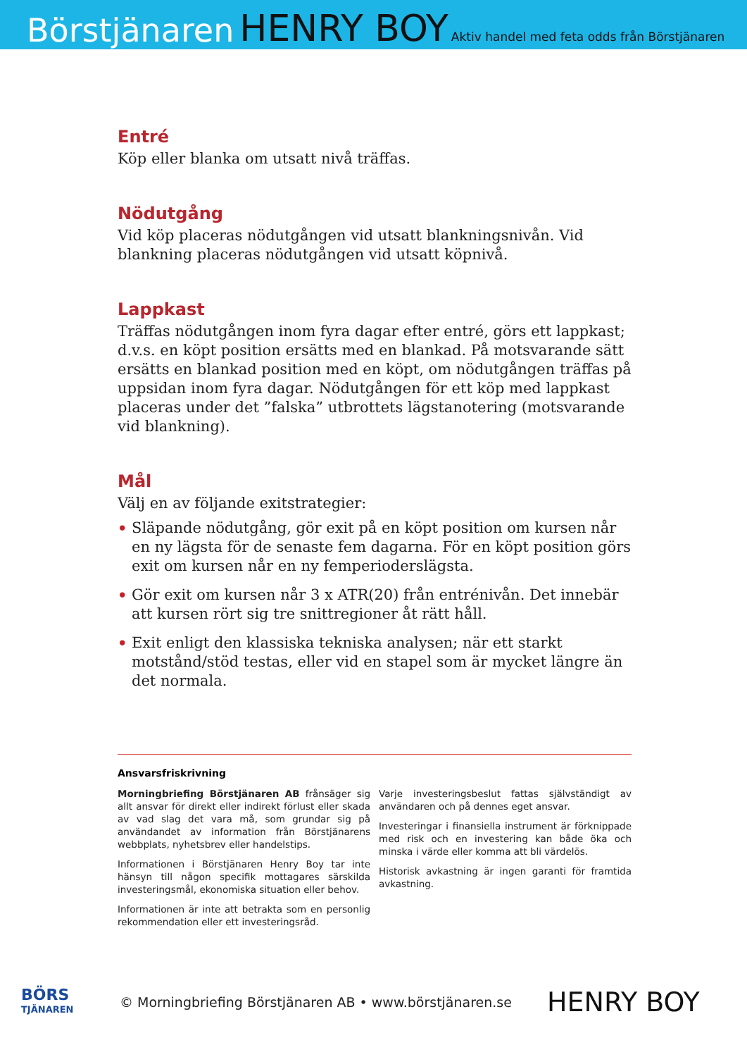Börstjänaren HENRY BOY Aktiv handel med feta odds från Börstjänaren
Entré
Köp eller blanka om utsatt nivå träffas.
Nödutgång
Vid köp placeras nödutgången vid utsatt blankningsnivån. Vid blankning placeras nödutgången vid utsatt köpnivå.
Lappkast
Träffas nödutgången inom fyra dagar efter entré, görs ett lappkast; d.v.s. en köpt position ersätts med en blankad. På motsvarande sätt ersätts en blankad position med en köpt, om nödutgången träffas på uppsidan inom fyra dagar. Nödutgången för ett köp med lappkast placeras under det ”falska” utbrottets lägstanotering (motsvarande vid blankning).
Mål
Välj en av följande exitstrategier:
• Släpande nödutgång, gör exit på en köpt position om kursen når en ny lägsta för de senaste fem dagarna. För en köpt position görs exit om kursen når en ny femperiodersläg­sta.
• Gör exit om kursen når 3 x ATR(20) från entrénivån. Det innebär att kursen rört sig tre snittregioner åt rätt håll.
• Exit enligt den klassiska tekniska analysen; när ett starkt motstånd/stöd testas, eller vid en stapel som är mycket längre än det normala.
Ansvarsfriskrivning
Morningbriefing Börstjänaren AB frånsäger sig allt ansvar för direkt eller indirekt förlust eller skada av vad slag det vara må, som grundar sig på användandet av information från Börstjänarens webbplats, nyhetsbrev eller handelstips.
Informationen i Börstjänaren Henry Boy tar inte hänsyn till någon specifik mottagares särskilda investeringsmål, ekonomiska situation eller behov.
Informationen är inte att betrakta som en personlig rekommendation eller ett investeringsråd.
Varje investeringsbeslut fattas självständigt av användaren och på dennes eget ansvar.
Investeringar i finansiella instrument är förknippade med risk och en investering kan både öka och minska i värde eller komma att bli värdelös.
Historisk avkastning är ingen garanti för framtida avkastning.
BÖRS
TJÄNAREN
© Morningbriefing Börstjänaren AB • www.börstjänaren.se HENRY BOY